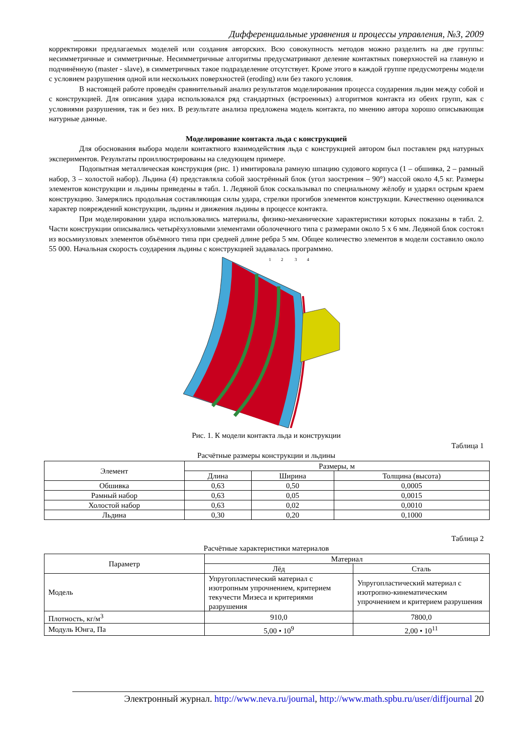Дифференциальные уравнения и процессы управления, №3, 2009
корректировки предлагаемых моделей или создания авторских. Всю совокупность методов можно разделить на две группы: несимметричные и симметричные. Несимметричные алгоритмы предусматривают деление контактных поверхностей на главную и подчинённую (master - slave), в симметричных такое подразделение отсутствует. Кроме этого в каждой группе предусмотрены модели с условием разрушения одной или нескольких поверхностей (eroding) или без такого условия.
В настоящей работе проведён сравнительный анализ результатов моделирования процесса соударения льдин между собой и с конструкцией. Для описания удара использовался ряд стандартных (встроенных) алгоритмов контакта из обеих групп, как с условиями разрушения, так и без них. В результате анализа предложена модель контакта, по мнению автора хорошо описывающая натурные данные.
Моделирование контакта льда с конструкцией
Для обоснования выбора модели контактного взаимодействия льда с конструкцией автором был поставлен ряд натурных экспериментов. Результаты проиллюстрированы на следующем примере.
Подопытная металлическая конструкция (рис. 1) имитировала рамную шпацию судового корпуса (1 – обшивка, 2 – рамный набор, 3 – холостой набор). Льдина (4) представляла собой заострённый блок (угол заострения – 90°) массой около 4,5 кг. Размеры элементов конструкции и льдины приведены в табл. 1. Ледяной блок соскальзывал по специальному жёлобу и ударял острым краем конструкцию. Замерялись продольная составляющая силы удара, стрелки прогибов элементов конструкции. Качественно оценивался характер повреждений конструкции, льдины и движения льдины в процессе контакта.
При моделировании удара использовались материалы, физико-механические характеристики которых показаны в табл. 2. Части конструкции описывались четырёхузловыми элементами оболочечного типа с размерами около 5 x 6 мм. Ледяной блок состоял из восьмиузловых элементов объёмного типа при средней длине ребра 5 мм. Общее количество элементов в модели составило около 55 000. Начальная скорость соударения льдины с конструкцией задавалась программно.
1
2
3
4
Рис. 1. К модели контакта льда и конструкции
Таблица 1
Расчётные размеры конструкции и льдины
| Элемент | Размеры, м | | |
| --- | --- | --- | --- |
| | Длина | Ширина | Толщина (высота) |
| Обшивка | 0,63 | 0,50 | 0,0005 |
| Рамный набор | 0,63 | 0,05 | 0,0015 |
| Холостой набор | 0,63 | 0,02 | 0,0010 |
| Льдина | 0,30 | 0,20 | 0,1000 |
Таблица 2
Расчётные характеристики материалов
| Параметр | Материал | |
| --- | --- | --- |
| | Лёд | Сталь |
| Модель | Упругопластический материал с изотропным упрочнением, критерием текучести Мизеса и критериями разрушения | Упругопластический материал с изотропно-кинематическим упрочнением и критерием разрушения |
| Плотность, кг/м<sup>3</sup> | 910,0 | 7800,0 |
| Модуль Юнга, Па | 5,00 • 10<sup>9</sup> | 2,00 • 10<sup>11</sup> |
Электронный журнал. http://www.neva.ru/journal, http://www.math.spbu.ru/user/diffjournal 20